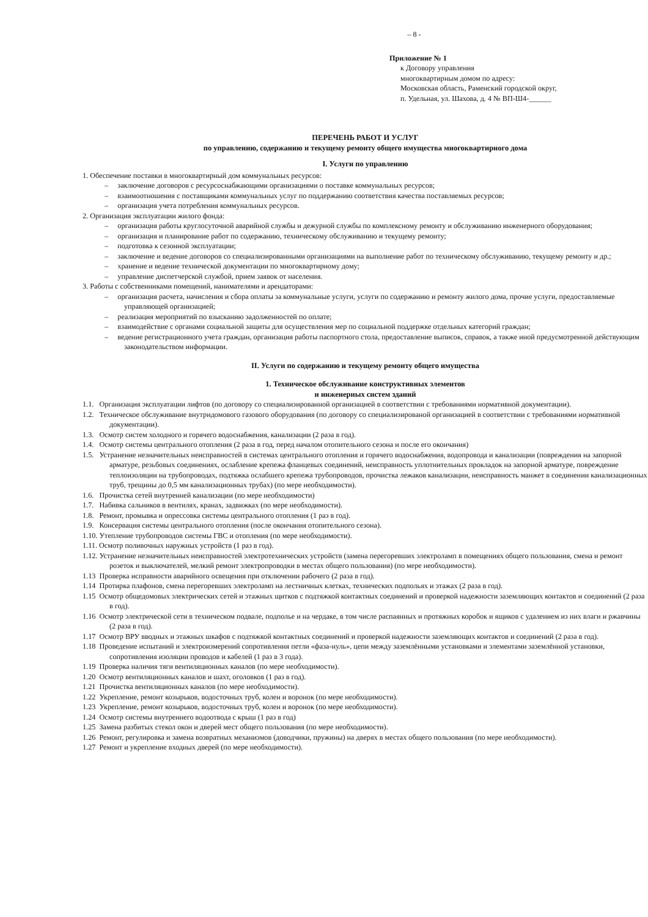– 8 -
Приложение № 1
к Договору управления
многоквартирным домом по адресу:
Московская область, Раменский городской округ,
п. Удельная, ул. Шахова, д. 4 № ВП-Ш4-______
ПЕРЕЧЕНЬ РАБОТ И УСЛУГ
по управлению, содержанию и текущему ремонту общего имущества многоквартирного дома
I. Услуги по управлению
1. Обеспечение поставки в многоквартирный дом коммунальных ресурсов:
– заключение договоров с ресурсоснабжающими организациями о поставке коммунальных ресурсов;
– взаимоотношения с поставщиками коммунальных услуг по поддержанию соответствия качества поставляемых ресурсов;
– организация учета потребления коммунальных ресурсов.
2. Организация эксплуатации жилого фонда:
– организация работы круглосуточной аварийной службы и дежурной службы по комплексному ремонту и обслуживанию инженерного оборудования;
– организация и планирование работ по содержанию, техническому обслуживанию и текущему ремонту;
– подготовка к сезонной эксплуатации;
– заключение и ведение договоров со специализированными организациями на выполнение работ по техническому обслуживанию, текущему ремонту и др.;
– хранение и ведение технической документации по многоквартирному дому;
– управление диспетчерской службой, прием заявок от населения.
3. Работы с собственниками помещений, нанимателями и арендаторами:
– организация расчета, начисления и сбора оплаты за коммунальные услуги, услуги по содержанию и ремонту жилого дома, прочие услуги, предоставляемые управляющей организацией;
– реализация мероприятий по взысканию задолженностей по оплате;
– взаимодействие с органами социальной защиты для осуществления мер по социальной поддержке отдельных категорий граждан;
– ведение регистрационного учета граждан, организация работы паспортного стола, предоставление выписок, справок, а также иной предусмотренной действующим законодательством информации.
II. Услуги по содержанию и текущему ремонту общего имущества
1. Техническое обслуживание конструктивных элементов
и инженерных систем зданий
1.1. Организация эксплуатации лифтов (по договору со специализированной организацией в соответствии с требованиями нормативной документации).
1.2. Техническое обслуживание внутридомового газового оборудования (по договору со специализированой организацией в соответствии с требованиями нормативной документации).
1.3. Осмотр систем холодного и горячего водоснабжения, канализации (2 раза в год).
1.4. Осмотр системы центрального отопления (2 раза в год, перед началом отопительного сезона и после его окончания)
1.5. Устранение незначительных неисправностей в системах центрального отопления и горячего водоснабжения, водопровода и канализации (повреждения на запорной арматуре, резьбовых соединениях, ослабление крепежа фланцевых соединений, неисправность уплотнительных прокладок на запорной арматуре, повреждение теплоизоляции на трубопроводах, подтяжка ослабшего крепежа трубопроводов, прочистка лежаков канализации, неисправность манжет в соединении канализационных труб, трещины до 0,5 мм канализационных трубах) (по мере необходимости).
1.6. Прочистка сетей внутренней канализации (по мере необходимости)
1.7. Набивка сальников в вентилях, кранах, задвижках (по мере необходимости).
1.8. Ремонт, промывка и опрессовка системы центрального отопления (1 раз в год).
1.9. Консервация системы центрального отопления (после окончания отопительного сезона).
1.10. Утепление трубопроводов системы ГВС и отопления (по мере необходимости).
1.11. Осмотр поливочных наружных устройств (1 раз в год).
1.12. Устранение незначительных неисправностей электротехнических устройств (замена перегоревших электроламп в помещениях общего пользования, смена и ремонт розеток и выключателей, мелкий ремонт электропроводки в местах общего пользования) (по мере необходимости).
1.13 Проверка исправности аварийного освещения при отключении рабочего (2 раза в год).
1.14 Протирка плафонов, смена перегоревших электроламп на лестничных клетках, технических подпольях и этажах (2 раза в год).
1.15 Осмотр общедомовых электрических сетей и этажных щитков с подтяжкой контактных соединений и проверкой надежности заземляющих контактов и соединений (2 раза в год).
1.16 Осмотр электрической сети в техническом подвале, подполье и на чердаке, в том числе распаянных и протяжных коробок и ящиков с удалением из них влаги и ржавчины (2 раза в год).
1.17 Осмотр ВРУ вводных и этажных шкафов с подтяжкой контактных соединений и проверкой надежности заземляющих контактов и соединений (2 раза в год).
1.18 Проведение испытаний и электроизмерений сопротивления петли «фаза-нуль», цепи между заземлёнными установками и элементами заземлённой установки, сопротивления изоляции проводов и кабелей (1 раз в 3 года).
1.19 Проверка наличия тяги вентиляционных каналов (по мере необходимости).
1.20 Осмотр вентиляционных каналов и шахт, оголовков (1 раз в год).
1.21 Прочистка вентиляционных каналов (по мере необходимости).
1.22 Укрепление, ремонт козырьков, водосточных труб, колен и воронок (по мере необходимости).
1.23 Укрепление, ремонт козырьков, водосточных труб, колен и воронок (по мере необходимости).
1.24 Осмотр системы внутреннего водоотвода с крыш (1 раз в год)
1.25 Замена разбитых стекол окон и дверей мест общего пользования (по мере необходимости).
1.26 Ремонт, регулировка и замена возвратных механизмов (доводчики, пружины) на дверях в местах общего пользования (по мере необходимости).
1.27 Ремонт и укрепление входных дверей (по мере необходимости).